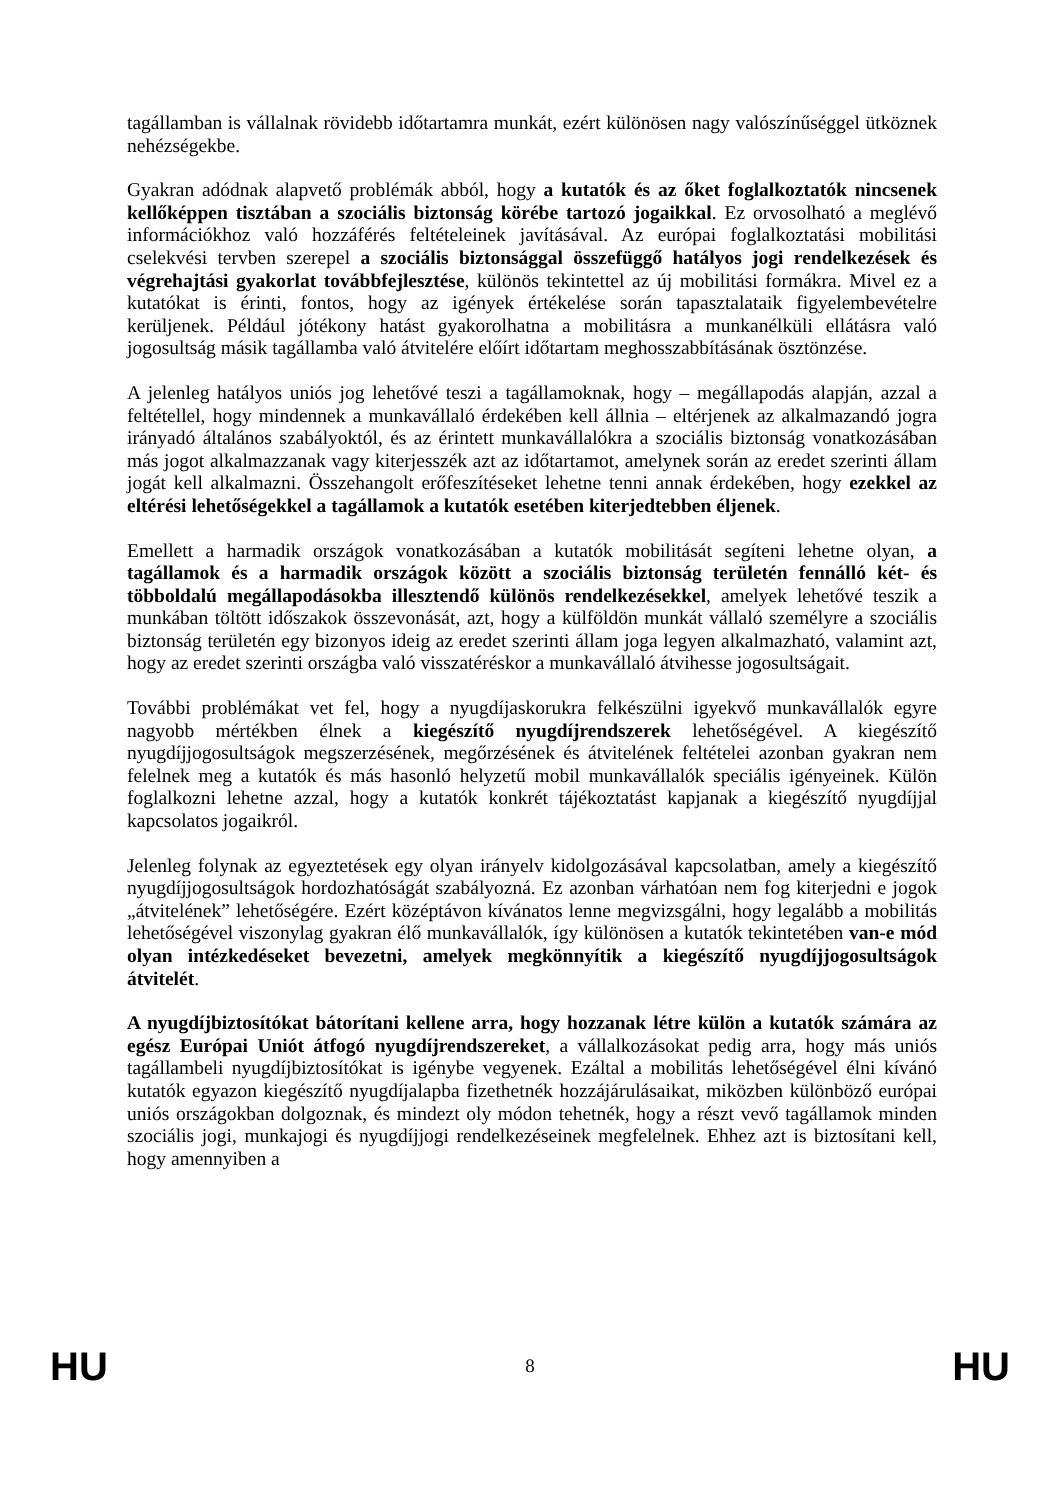tagállamban is vállalnak rövidebb időtartamra munkát, ezért különösen nagy valószínűséggel ütköznek nehézségekbe.
Gyakran adódnak alapvető problémák abból, hogy a kutatók és az őket foglalkoztatók nincsenek kellőképpen tisztában a szociális biztonság körébe tartozó jogaikkal. Ez orvosolható a meglévő információkhoz való hozzáférés feltételeinek javításával. Az európai foglalkoztatási mobilitási cselekvési tervben szerepel a szociális biztonsággal összefüggő hatályos jogi rendelkezések és végrehajtási gyakorlat továbbfejlesztése, különös tekintettel az új mobilitási formákra. Mivel ez a kutatókat is érinti, fontos, hogy az igények értékelése során tapasztalataik figyelembevételre kerüljenek. Például jótékony hatást gyakorolhatna a mobilitásra a munkanélküli ellátásra való jogosultság másik tagállamba való átvitelére előírt időtartam meghosszabbításának ösztönzése.
A jelenleg hatályos uniós jog lehetővé teszi a tagállamoknak, hogy – megállapodás alapján, azzal a feltétellel, hogy mindennek a munkavállaló érdekében kell állnia – eltérjenek az alkalmazandó jogra irányadó általános szabályoktól, és az érintett munkavállalókra a szociális biztonság vonatkozásában más jogot alkalmazzanak vagy kiterjesszék azt az időtartamot, amelynek során az eredet szerinti állam jogát kell alkalmazni. Összehangolt erőfeszítéseket lehetne tenni annak érdekében, hogy ezekkel az eltérési lehetőségekkel a tagállamok a kutatók esetében kiterjedtebben éljenek.
Emellett a harmadik országok vonatkozásában a kutatók mobilitását segíteni lehetne olyan, a tagállamok és a harmadik országok között a szociális biztonság területén fennálló két- és többoldalú megállapodásokba illesztendő különös rendelkezésekkel, amelyek lehetővé teszik a munkában töltött időszakok összevonását, azt, hogy a külföldön munkát vállaló személyre a szociális biztonság területén egy bizonyos ideig az eredet szerinti állam joga legyen alkalmazható, valamint azt, hogy az eredet szerinti országba való visszatéréskor a munkavállaló átvihesse jogosultságait.
További problémákat vet fel, hogy a nyugdíjaskorukra felkészülni igyekvő munkavállalók egyre nagyobb mértékben élnek a kiegészítő nyugdíjrendszerek lehetőségével. A kiegészítő nyugdíjjogosultságok megszerzésének, megőrzésének és átvitelének feltételei azonban gyakran nem felelnek meg a kutatók és más hasonló helyzetű mobil munkavállalók speciális igényeinek. Külön foglalkozni lehetne azzal, hogy a kutatók konkrét tájékoztatást kapjanak a kiegészítő nyugdíjjal kapcsolatos jogaikról.
Jelenleg folynak az egyeztetések egy olyan irányelv kidolgozásával kapcsolatban, amely a kiegészítő nyugdíjjogosultságok hordozhatóságát szabályozná. Ez azonban várhatóan nem fog kiterjedni e jogok „átvitelének” lehetőségére. Ezért középtávon kívánatos lenne megvizsgálni, hogy legalább a mobilitás lehetőségével viszonylag gyakran élő munkavállalók, így különösen a kutatók tekintetében van-e mód olyan intézkedéseket bevezetni, amelyek megkönnyítik a kiegészítő nyugdíjjogosultságok átvitelét.
A nyugdíjbiztosítókat bátorítani kellene arra, hogy hozzanak létre külön a kutatók számára az egész Európai Uniót átfogó nyugdíjrendszereket, a vállalkozásokat pedig arra, hogy más uniós tagállambeli nyugdíjbiztosítókat is igénybe vegyenek. Ezáltal a mobilitás lehetőségével élni kívánó kutatók egyazon kiegészítő nyugdíjalapba fizethetnék hozzájárulásaikat, miközben különböző európai uniós országokban dolgoznak, és mindezt oly módon tehetnék, hogy a részt vevő tagállamok minden szociális jogi, munkajogi és nyugdíjjogi rendelkezéseinek megfelelnek. Ehhez azt is biztosítani kell, hogy amennyiben a
HU 8 HU